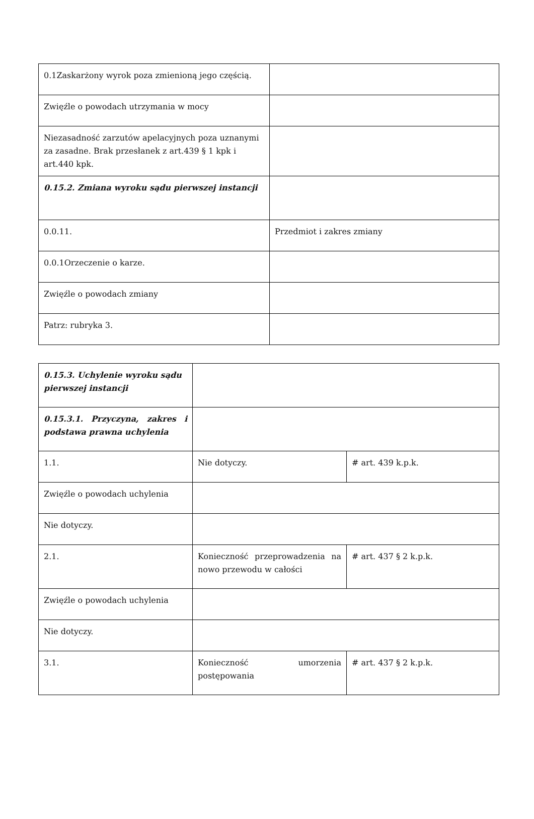| 0.1Zaskarżony wyrok poza zmienioną jego częścią. | |
| Zwięźle o powodach utrzymania w mocy | |
| Niezasadność zarzutów apelacyjnych poza uznanymi za zasadne. Brak przesłanek z art.439 § 1 kpk i art.440 kpk. | |
| 0.15.2. Zmiana wyroku sądu pierwszej instancji | |
| 0.0.11. | Przedmiot i zakres zmiany |
| 0.0.1Orzeczenie o karze. | |
| Zwięźle o powodach zmiany | |
| Patrz: rubryka 3. | |
| 0.15.3. Uchylenie wyroku sądu pierwszej instancji | | |
| 0.15.3.1. Przyczyna, zakres i podstawa prawna uchylenia | | |
| 1.1. | Nie dotyczy. | # art. 439 k.p.k. |
| Zwięźle o powodach uchylenia | | |
| Nie dotyczy. | | |
| 2.1. | Konieczność przeprowadzenia na nowo przewodu w całości | # art. 437 § 2 k.p.k. |
| Zwięźle o powodach uchylenia | | |
| Nie dotyczy. | | |
| 3.1. | Konieczność umorzenia postępowania | # art. 437 § 2 k.p.k. |